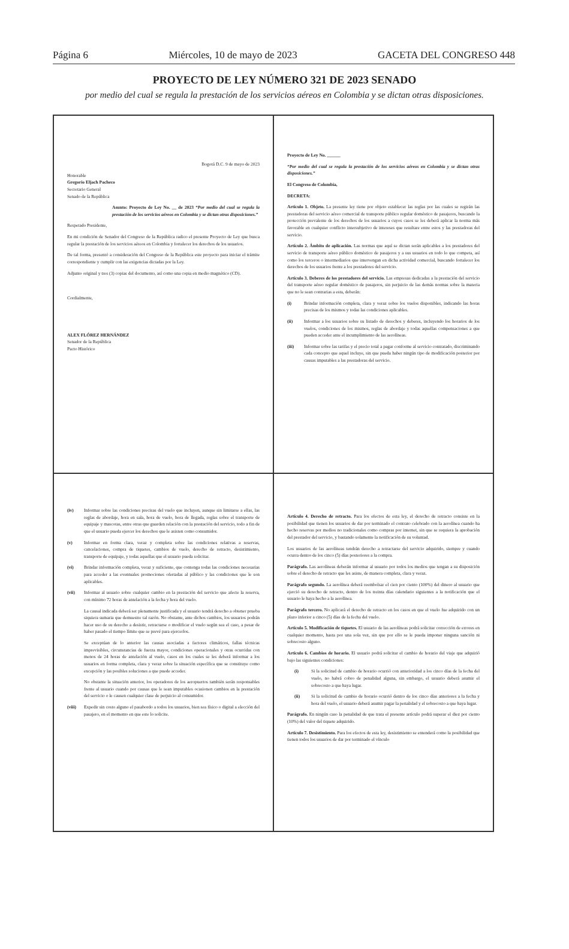Página 6 Miércoles, 10 de mayo de 2023 GACETA DEL CONGRESO 448
PROYECTO DE LEY NÚMERO 321 DE 2023 SENADO
por medio del cual se regula la prestación de los servicios aéreos en Colombia y se dictan otras disposiciones.
Bogotá D.C. 9 de mayo de 2023
Honorable
Gregorio Eljach Pacheco
Secretario General
Senado de la República
Asunto: Proyecto de Ley No. __ de 2023 “Por medio del cual se regula la prestación de los servicios aéreos en Colombia y se dictan otras disposiciones.”
Respetado Presidente,
En mi condición de Senador del Congreso de la República radico el presente Proyecto de Ley que busca regular la prestación de los servicios aéreos en Colombia y fortalecer los derechos de los usuarios.
De tal forma, presentó a consideración del Congreso de la República este proyecto para iniciar el trámite correspondiente y cumplir con las exigencias dictadas por la Ley.
Adjunto original y tres (3) copias del documento, así como una copia en medio magnético (CD).
Cordialmente,
ALEX FLÓREZ HERNÁNDEZ
Senador de la República
Pacto Histórico
Proyecto de Ley No. ______
“Por medio del cual se regula la prestación de los servicios aéreos en Colombia y se dictan otras disposiciones.”
El Congreso de Colombia,
DECRETA:
Artículo 1. Objeto. La presente ley tiene por objeto establecer las reglas por las cuales se regirán las prestadoras del servicio aéreo comercial de transporte público regular doméstico de pasajeros, buscando la protección prevalente de los derechos de los usuarios a cuyos casos se les deberá aplicar la norma más favorable en cualquier conflicto intersubjetivo de intereses que resultare entre estos y las prestadoras del servicio.
Artículo 2. Ámbito de aplicación. Las normas que aquí se dictan serán aplicables a los prestadores del servicio de transporte aéreo público doméstico de pasajeros y a sus usuarios en todo lo que competa, así como los terceros o intermediarios que intervengan en dicha actividad comercial, buscando fortalecer los derechos de los usuarios frente a los prestadores del servicio.
Artículo 3. Deberes de los prestadores del servicio. Las empresas dedicadas a la prestación del servicio del transporte aéreo regular doméstico de pasajeros, sin perjuicio de las demás normas sobre la materia que no le sean contrarias a esta, deberán:
(i) Brindar información completa, clara y veraz sobre los vuelos disponibles, indicando las horas precisas de los mismos y todas las condiciones aplicables.
(ii) Informar a los usuarios sobre su listado de derechos y deberes, incluyendo los horarios de los vuelos, condiciones de los mismos, reglas de abordaje y todas aquellas compensaciones a que pueden acceder ante el incumplimiento de las aerolíneas.
(iii) Informar sobre las tarifas y el precio total a pagar conforme al servicio contratado, discriminando cada concepto que aquel incluye, sin que pueda haber ningún tipo de modificación posterior por causas imputables a las prestadoras del servicio.
(iv) Informar sobre las condiciones precisas del vuelo que incluyen, aunque sin limitarse a ellas, las reglas de abordaje, hora en sala, hora de vuelo, hora de llegada, reglas sobre el transporte de equipaje y mascotas, entre otras que guarden relación con la prestación del servicio, todo a fin de que el usuario pueda ejercer los derechos que le asisten como consumidor.
(v) Informar en forma clara, veraz y completa sobre las condiciones relativas a reservas, cancelaciones, compra de tiquetes, cambios de vuelo, derecho de retracto, desistimiento, transporte de equipaje, y todas aquellas que el usuario pueda solicitar.
(vi) Brindar información completa, veraz y suficiente, que contenga todas las condiciones necesarias para acceder a las eventuales promociones ofertadas al público y las condiciones que le son aplicables.
(vii) Informar al usuario sobre cualquier cambio en la prestación del servicio que afecte la reserva, con mínimo 72 horas de antelación a la fecha y hora del vuelo.
La causal indicada deberá ser plenamente justificada y el usuario tendrá derecho a obtener prueba siquiera sumaria que demuestre tal razón. No obstante, ante dichos cambios, los usuarios podrán hacer uso de su derecho a desistir, retractarse o modificar el vuelo según sea el caso, a pesar de haber pasado el tiempo límite que se prevé para ejercerlos.
Se exceptúan de lo anterior las causas asociadas a factores climáticos, fallas técnicas imprevisibles, circunstancias de fuerza mayor, condiciones operacionales y otras ocurridas con menos de 24 horas de antelación al vuelo, casos en los cuales se les deberá informar a los usuarios en forma completa, clara y veraz sobre la situación específica que se constituye como excepción y las posibles soluciones a que puede acceder.
No obstante la situación anterior, los operadores de los aeropuertos también serán responsables frente al usuario cuando por causas que le sean imputables ocasionen cambios en la prestación del servicio o le causen cualquier clase de perjuicio al consumidor.
(viii) Expedir sin costo alguno el pasabordo a todos los usuarios, bien sea físico o digital a elección del pasajero, en el momento en que este lo solicite.
Artículo 4. Derecho de retracto. Para los efectos de esta ley, el derecho de retracto consiste en la posibilidad que tienen los usuarios de dar por terminado el contrato celebrado con la aerolínea cuando ha hecho reservas por medios no tradicionales como compras por internet, sin que se requiera la aprobación del prestador del servicio, y bastando solamente la notificación de su voluntad.
Los usuarios de las aerolíneas tendrán derecho a retractarse del servicio adquirido, siempre y cuando ocurra dentro de los cinco (5) días posteriores a la compra.
Parágrafo. Las aerolíneas deberán informar al usuario por todos los medios que tengan a su disposición sobre el derecho de retracto que les asiste, de manera completa, clara y veraz.
Parágrafo segundo. La aerolínea deberá reembolsar el cien por ciento (100%) del dinero al usuario que ejerció su derecho de retracto, dentro de los treinta días calendario siguientes a la notificación que el usuario le haya hecho a la aerolínea.
Parágrafo tercero. No aplicará el derecho de retracto en los casos en que el vuelo fue adquirido con un plazo inferior a cinco (5) días de la fecha del vuelo.
Artículo 5. Modificación de tiquetes. El usuario de las aerolíneas podrá solicitar corrección de errores en cualquier momento, hasta por una sola vez, sin que por ello se le pueda imponer ninguna sanción ni sobrecosto alguno.
Artículo 6. Cambios de horario. El usuario podrá solicitar el cambio de horario del viaje que adquirió bajo las siguientes condiciones:
(i) Si la solicitud de cambio de horario ocurrió con anterioridad a los cinco días de la fecha del vuelo, no habrá cobro de penalidad alguna, sin embargo, el usuario deberá asumir el sobrecosto a que haya lugar.
(ii) Si la solicitud de cambio de horario ocurrió dentro de los cinco días anteriores a la fecha y hora del vuelo, el usuario deberá asumir pagar la penalidad y el sobrecosto a que haya lugar.
Parágrafo. En ningún caso la penalidad de que trata el presente artículo podrá superar el diez por ciento (10%) del valor del tiquete adquirido.
Artículo 7. Desistimiento. Para los efectos de esta ley, desistimiento se entenderá como la posibilidad que tienen todos los usuarios de dar por terminado el vínculo